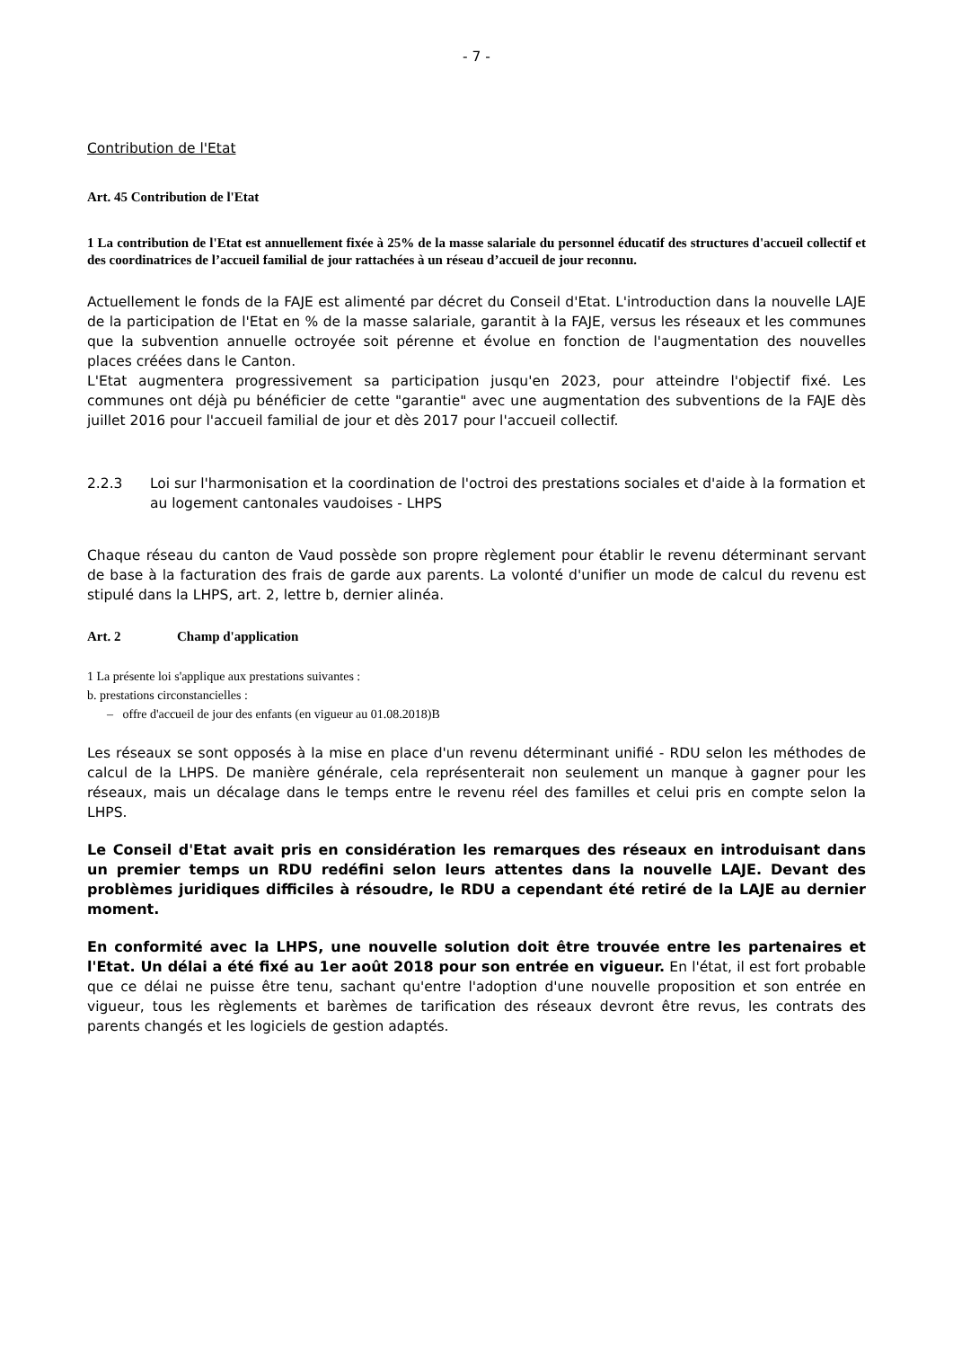- 7 -
Contribution de l'Etat
Art. 45 Contribution de l'Etat
1 La contribution de l'Etat est annuellement fixée à 25% de la masse salariale du personnel éducatif des structures d'accueil collectif et des coordinatrices de l’accueil familial de jour rattachées à un réseau d’accueil de jour reconnu.
Actuellement le fonds de la FAJE est alimenté par décret du Conseil d'Etat. L'introduction dans la nouvelle LAJE de la participation de l'Etat en % de la masse salariale, garantit à la FAJE, versus les réseaux et les communes que la subvention annuelle octroyée soit pérenne et évolue en fonction de l'augmentation des nouvelles places créées dans le Canton.
L'Etat augmentera progressivement sa participation jusqu'en 2023, pour atteindre l'objectif fixé. Les communes ont déjà pu bénéficier de cette "garantie" avec une augmentation des subventions de la FAJE dès juillet 2016 pour l'accueil familial de jour et dès 2017 pour l'accueil collectif.
2.2.3 Loi sur l'harmonisation et la coordination de l'octroi des prestations sociales et d'aide à la formation et au logement cantonales vaudoises - LHPS
Chaque réseau du canton de Vaud possède son propre règlement pour établir le revenu déterminant servant de base à la facturation des frais de garde aux parents. La volonté d'unifier un mode de calcul du revenu est stipulé dans la LHPS, art. 2, lettre b, dernier alinéa.
Art. 2 Champ d'application
1 La présente loi s'applique aux prestations suivantes :
b. prestations circonstancielles :
– offre d'accueil de jour des enfants (en vigueur au 01.08.2018)B
Les réseaux se sont opposés à la mise en place d'un revenu déterminant unifié - RDU selon les méthodes de calcul de la LHPS. De manière générale, cela représenterait non seulement un manque à gagner pour les réseaux, mais un décalage dans le temps entre le revenu réel des familles et celui pris en compte selon la LHPS.
Le Conseil d'Etat avait pris en considération les remarques des réseaux en introduisant dans un premier temps un RDU redéfini selon leurs attentes dans la nouvelle LAJE. Devant des problèmes juridiques difficiles à résoudre, le RDU a cependant été retiré de la LAJE au dernier moment.
En conformité avec la LHPS, une nouvelle solution doit être trouvée entre les partenaires et l'Etat. Un délai a été fixé au 1er août 2018 pour son entrée en vigueur. En l'état, il est fort probable que ce délai ne puisse être tenu, sachant qu'entre l'adoption d'une nouvelle proposition et son entrée en vigueur, tous les règlements et barèmes de tarification des réseaux devront être revus, les contrats des parents changés et les logiciels de gestion adaptés.